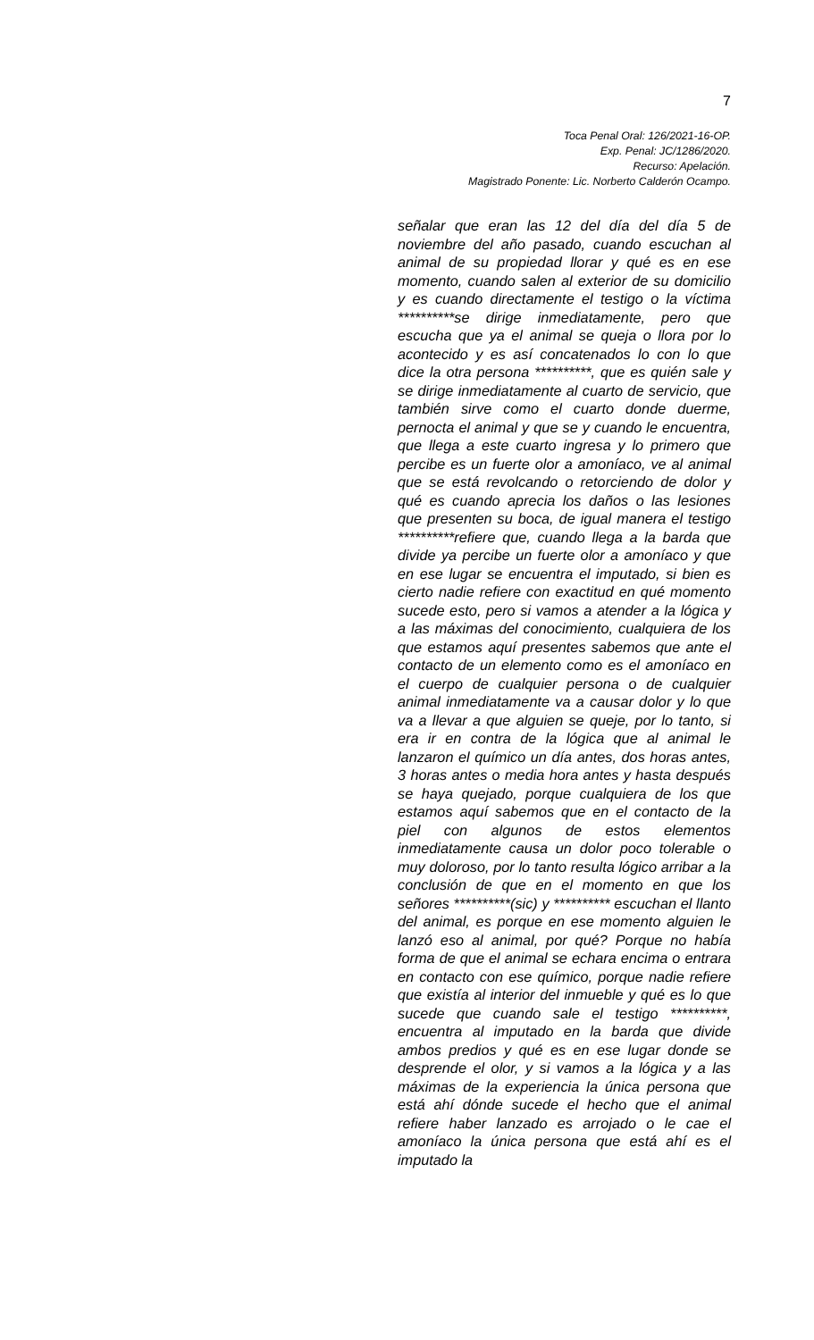7
Toca Penal Oral: 126/2021-16-OP.
Exp. Penal: JC/1286/2020.
Recurso: Apelación.
Magistrado Ponente: Lic. Norberto Calderón Ocampo.
señalar que eran las 12 del día del día 5 de noviembre del año pasado, cuando escuchan al animal de su propiedad llorar y qué es en ese momento, cuando salen al exterior de su domicilio y es cuando directamente el testigo o la víctima **********se dirige inmediatamente, pero que escucha que ya el animal se queja o llora por lo acontecido y es así concatenados lo con lo que dice la otra persona **********, que es quién sale y se dirige inmediatamente al cuarto de servicio, que también sirve como el cuarto donde duerme, pernocta el animal y que se y cuando le encuentra, que llega a este cuarto ingresa y lo primero que percibe es un fuerte olor a amoníaco, ve al animal que se está revolcando o retorciendo de dolor y qué es cuando aprecia los daños o las lesiones que presenten su boca, de igual manera el testigo **********refiere que, cuando llega a la barda que divide ya percibe un fuerte olor a amoníaco y que en ese lugar se encuentra el imputado, si bien es cierto nadie refiere con exactitud en qué momento sucede esto, pero si vamos a atender a la lógica y a las máximas del conocimiento, cualquiera de los que estamos aquí presentes sabemos que ante el contacto de un elemento como es el amoníaco en el cuerpo de cualquier persona o de cualquier animal inmediatamente va a causar dolor y lo que va a llevar a que alguien se queje, por lo tanto, si era ir en contra de la lógica que al animal le lanzaron el químico un día antes, dos horas antes, 3 horas antes o media hora antes y hasta después se haya quejado, porque cualquiera de los que estamos aquí sabemos que en el contacto de la piel con algunos de estos elementos inmediatamente causa un dolor poco tolerable o muy doloroso, por lo tanto resulta lógico arribar a la conclusión de que en el momento en que los señores **********(sic) y ********** escuchan el llanto del animal, es porque en ese momento alguien le lanzó eso al animal, por qué? Porque no había forma de que el animal se echara encima o entrara en contacto con ese químico, porque nadie refiere que existía al interior del inmueble y qué es lo que sucede que cuando sale el testigo **********, encuentra al imputado en la barda que divide ambos predios y qué es en ese lugar donde se desprende el olor, y si vamos a la lógica y a las máximas de la experiencia la única persona que está ahí dónde sucede el hecho que el animal refiere haber lanzado es arrojado o le cae el amoníaco la única persona que está ahí es el imputado la